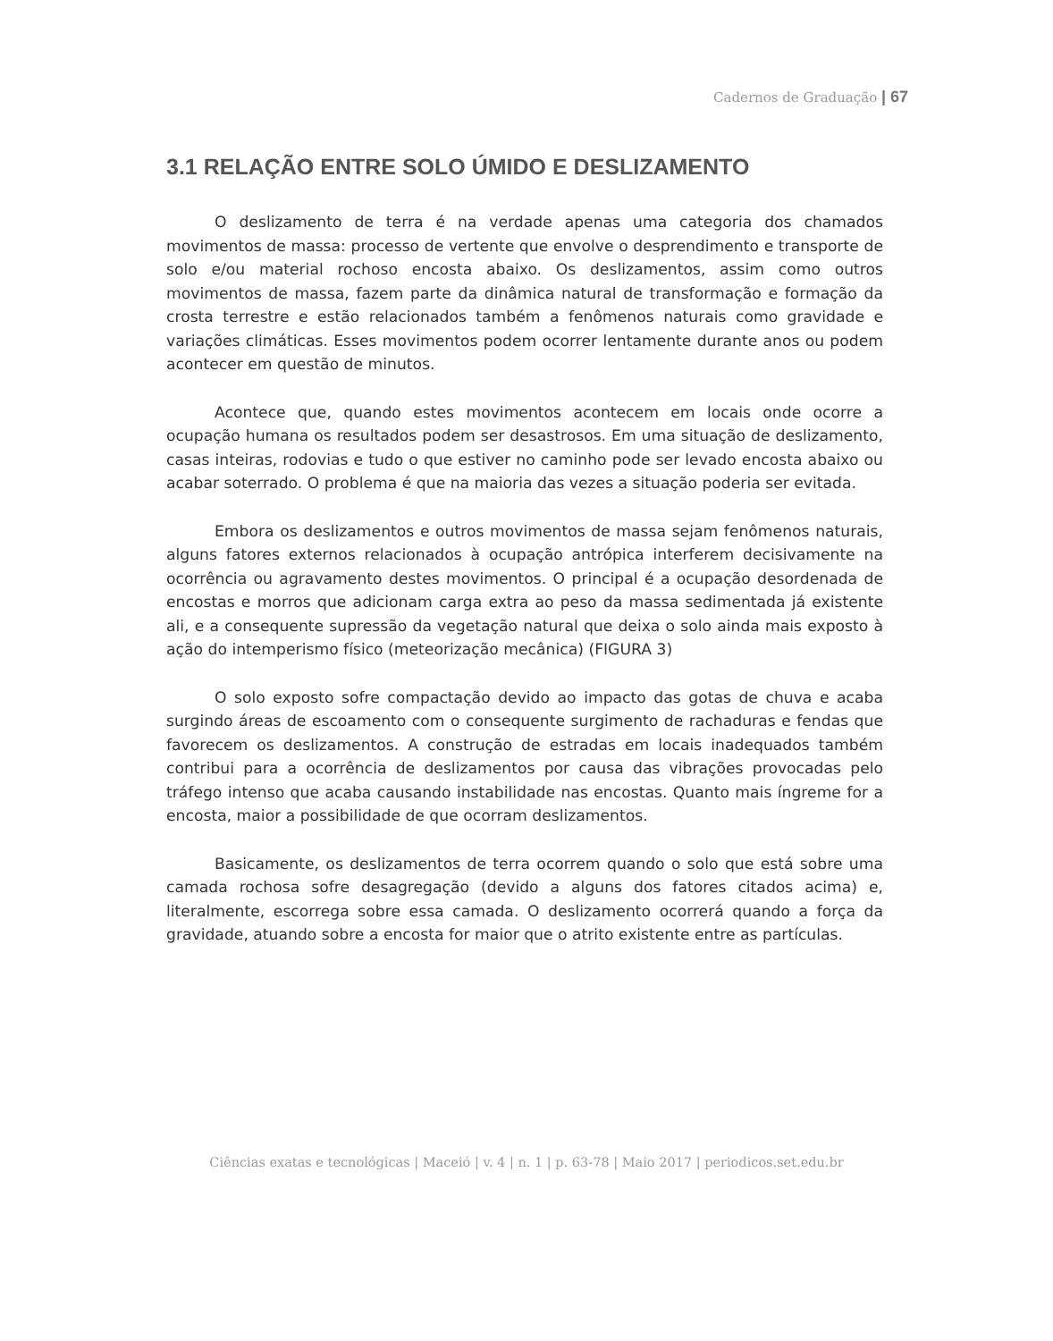Cadernos de Graduação | 67
3.1 RELAÇÃO ENTRE SOLO ÚMIDO E DESLIZAMENTO
O deslizamento de terra é na verdade apenas uma categoria dos chamados movimentos de massa: processo de vertente que envolve o desprendimento e transporte de solo e/ou material rochoso encosta abaixo. Os deslizamentos, assim como outros movimentos de massa, fazem parte da dinâmica natural de transformação e formação da crosta terrestre e estão relacionados também a fenômenos naturais como gravidade e variações climáticas. Esses movimentos podem ocorrer lentamente durante anos ou podem acontecer em questão de minutos.
Acontece que, quando estes movimentos acontecem em locais onde ocorre a ocupação humana os resultados podem ser desastrosos. Em uma situação de deslizamento, casas inteiras, rodovias e tudo o que estiver no caminho pode ser levado encosta abaixo ou acabar soterrado. O problema é que na maioria das vezes a situação poderia ser evitada.
Embora os deslizamentos e outros movimentos de massa sejam fenômenos naturais, alguns fatores externos relacionados à ocupação antrópica interferem decisivamente na ocorrência ou agravamento destes movimentos. O principal é a ocupação desordenada de encostas e morros que adicionam carga extra ao peso da massa sedimentada já existente ali, e a consequente supressão da vegetação natural que deixa o solo ainda mais exposto à ação do intemperismo físico (meteorização mecânica) (FIGURA 3)
O solo exposto sofre compactação devido ao impacto das gotas de chuva e acaba surgindo áreas de escoamento com o consequente surgimento de rachaduras e fendas que favorecem os deslizamentos. A construção de estradas em locais inadequados também contribui para a ocorrência de deslizamentos por causa das vibrações provocadas pelo tráfego intenso que acaba causando instabilidade nas encostas. Quanto mais íngreme for a encosta, maior a possibilidade de que ocorram deslizamentos.
Basicamente, os deslizamentos de terra ocorrem quando o solo que está sobre uma camada rochosa sofre desagregação (devido a alguns dos fatores citados acima) e, literalmente, escorrega sobre essa camada. O deslizamento ocorrerá quando a força da gravidade, atuando sobre a encosta for maior que o atrito existente entre as partículas.
Ciências exatas e tecnológicas | Maceió | v. 4 | n. 1 | p. 63-78 | Maio 2017 | periodicos.set.edu.br